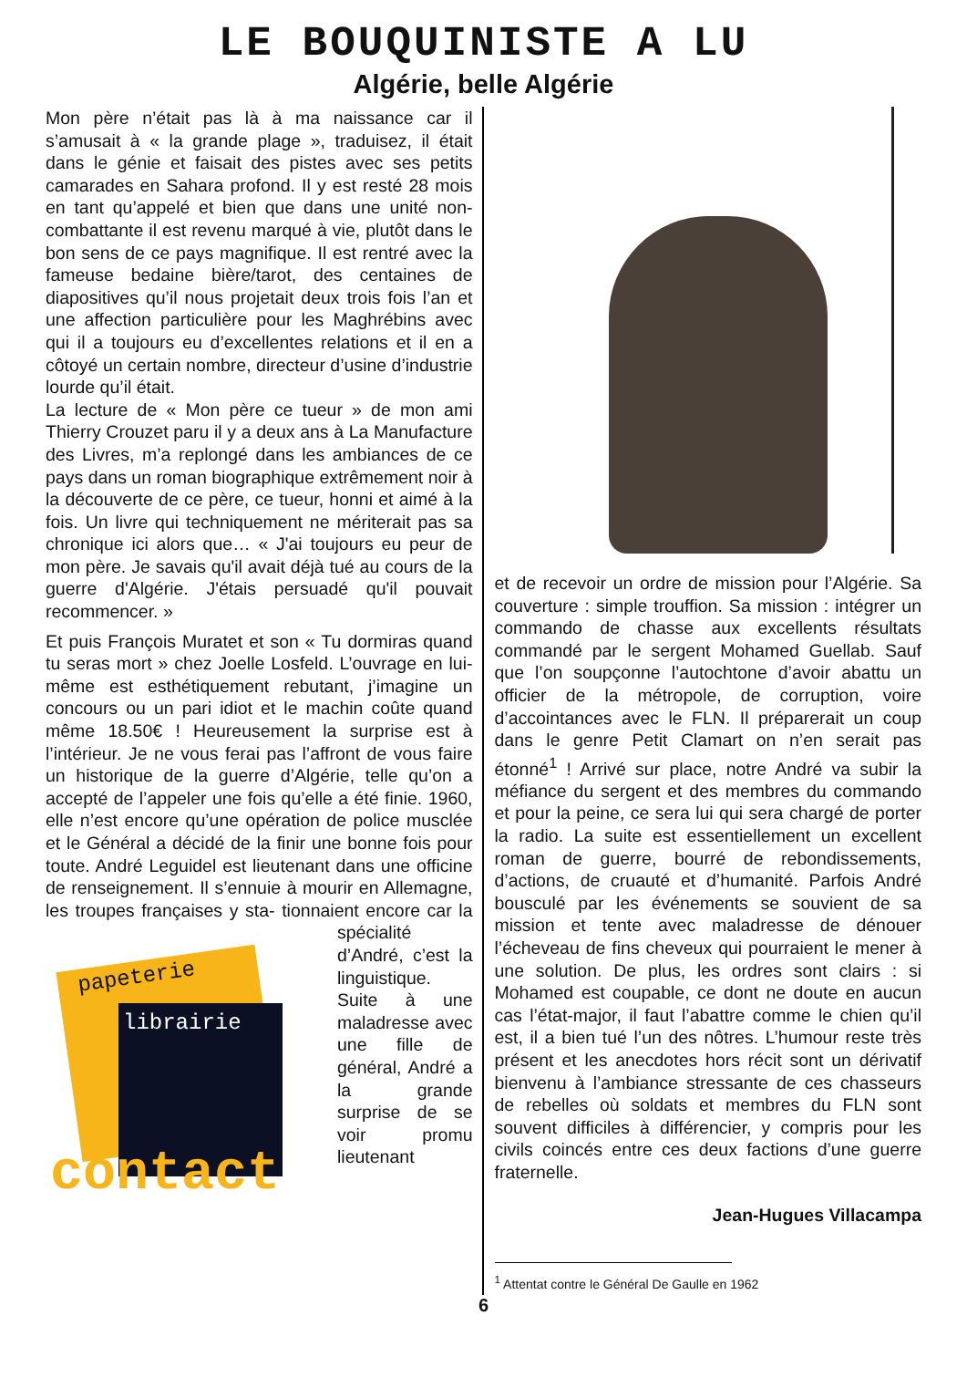LE BOUQUINISTE A LU
Algérie, belle Algérie
Mon père n’était pas là à ma naissance car il s’amusait à « la grande plage », traduisez, il était dans le génie et faisait des pistes avec ses petits camarades en Sahara profond. Il y est resté 28 mois en tant qu’appelé et bien que dans une unité non-combattante il est revenu marqué à vie, plutôt dans le bon sens de ce pays magnifique. Il est rentré avec la fameuse bedaine bière/tarot, des centaines de diapositives qu’il nous projetait deux trois fois l’an et une affection particulière pour les Maghrébins avec qui il a toujours eu d’excellentes relations et il en a côtoyé un certain nombre, directeur d’usine d’industrie lourde qu’il était.
La lecture de « Mon père ce tueur » de mon ami Thierry Crouzet paru il y a deux ans à La Manufacture des Livres, m’a replongé dans les ambiances de ce pays dans un roman biographique extrêmement noir à la découverte de ce père, ce tueur, honni et aimé à la fois. Un livre qui techniquement ne mériterait pas sa chronique ici alors que… « J'ai toujours eu peur de mon père. Je savais qu'il avait déjà tué au cours de la guerre d'Algérie. J'étais persuadé qu'il pouvait recommencer. »
Et puis François Muratet et son « Tu dormiras quand tu seras mort » chez Joelle Losfeld. L’ouvrage en lui-même est esthétiquement rebutant, j’imagine un concours ou un pari idiot et le machin coûte quand même 18.50€ ! Heureusement la surprise est à l’intérieur. Je ne vous ferai pas l’affront de vous faire un historique de la guerre d’Algérie, telle qu’on a accepté de l’appeler une fois qu’elle a été finie. 1960, elle n’est encore qu’une opération de police musclée et le Général a décidé de la finir une bonne fois pour toute. André Leguidel est lieutenant dans une officine de renseignement. Il s’ennuie à mourir en Allemagne, les troupes françaises y sta- papeterie
librairie
contact tionnaient encore car la spécialité d’André, c’est la linguistique. Suite à une maladresse avec une fille de général, André a la grande surprise de se voir promu lieutenant
et de recevoir un ordre de mission pour l’Algérie. Sa couverture : simple trouffion. Sa mission : intégrer un commando de chasse aux excellents résultats commandé par le sergent Mohamed Guellab. Sauf que l’on soupçonne l’autochtone d’avoir abattu un officier de la métropole, de corruption, voire d’accointances avec le FLN. Il préparerait un coup dans le genre Petit Clamart on n’en serait pas étonné<sup>1</sup> ! Arrivé sur place, notre André va subir la méfiance du sergent et des membres du commando et pour la peine, ce sera lui qui sera chargé de porter la radio. La suite est essentiellement un excellent roman de guerre, bourré de rebondissements, d’actions, de cruauté et d’humanité. Parfois André bousculé par les événements se souvient de sa mission et tente avec maladresse de dénouer l’écheveau de fins cheveux qui pourraient le mener à une solution. De plus, les ordres sont clairs : si Mohamed est coupable, ce dont ne doute en aucun cas l’état-major, il faut l’abattre comme le chien qu’il est, il a bien tué l’un des nôtres. L’humour reste très présent et les anecdotes hors récit sont un dérivatif bienvenu à l’ambiance stressante de ces chasseurs de rebelles où soldats et membres du FLN sont souvent difficiles à différencier, y compris pour les civils coincés entre ces deux factions d’une guerre fraternelle.
Jean-Hugues Villacampa
<sup>1</sup> Attentat contre le Général De Gaulle en 1962
6